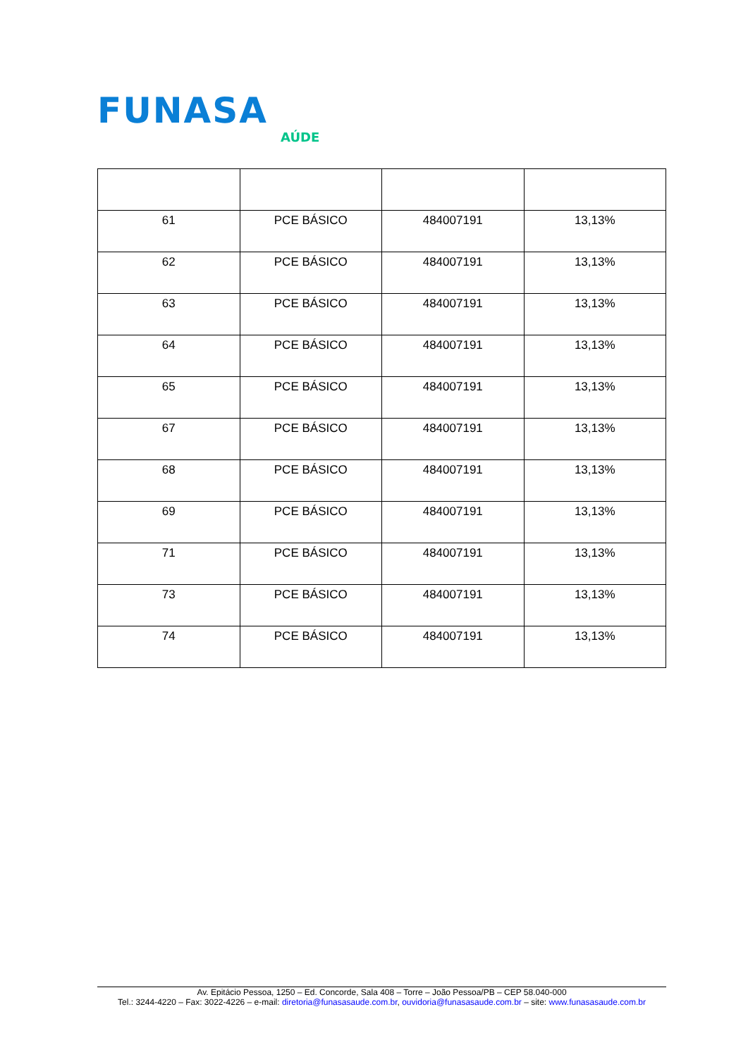FUNASA
AÚDE
| 61 | PCE BÁSICO | 484007191 | 13,13% |
| 62 | PCE BÁSICO | 484007191 | 13,13% |
| 63 | PCE BÁSICO | 484007191 | 13,13% |
| 64 | PCE BÁSICO | 484007191 | 13,13% |
| 65 | PCE BÁSICO | 484007191 | 13,13% |
| 67 | PCE BÁSICO | 484007191 | 13,13% |
| 68 | PCE BÁSICO | 484007191 | 13,13% |
| 69 | PCE BÁSICO | 484007191 | 13,13% |
| 71 | PCE BÁSICO | 484007191 | 13,13% |
| 73 | PCE BÁSICO | 484007191 | 13,13% |
| 74 | PCE BÁSICO | 484007191 | 13,13% |
Av. Epitácio Pessoa, 1250 – Ed. Concorde, Sala 408 – Torre – João Pessoa/PB – CEP 58.040-000
Tel.: 3244-4220 – Fax: 3022-4226 – e-mail: diretoria@funasasaude.com.br, ouvidoria@funasasaude.com.br – site: www.funasasaude.com.br